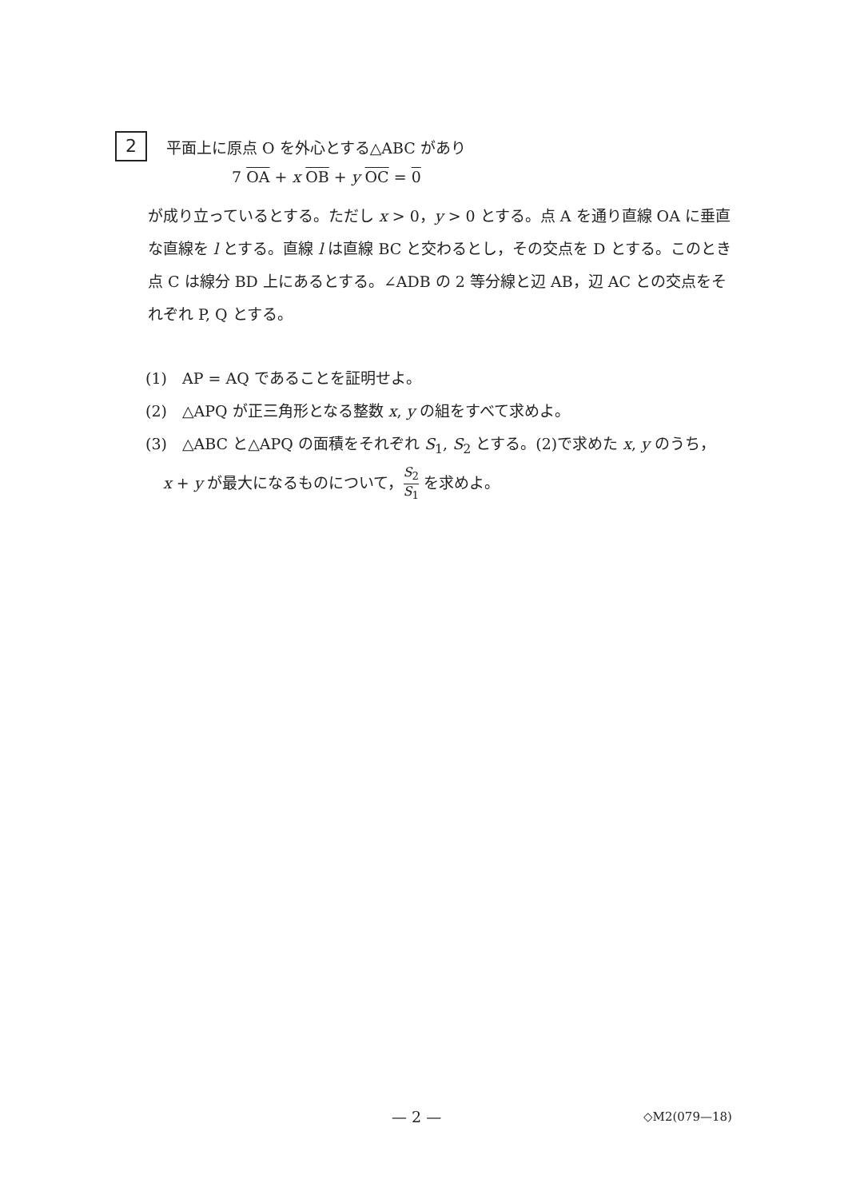2
平面上に原点 O を外心とする△ABC があり
7 OA + x OB + y OC = 0
が成り立っているとする。ただし x > 0，y > 0 とする。点 A を通り直線 OA に垂直な直線を l とする。直線 l は直線 BC と交わるとし，その交点を D とする。このとき点 C は線分 BD 上にあるとする。∠ADB の 2 等分線と辺 AB，辺 AC との交点をそれぞれ P, Q とする。
(1)　AP = AQ であることを証明せよ。
(2)　△APQ が正三角形となる整数 x, y の組をすべて求めよ。
(3)　△ABC と△APQ の面積をそれぞれ S<sub>1</sub>, S<sub>2</sub> とする。(2)で求めた x, y のうち，
x + y が最大になるものについて，S<sub>2</sub> S<sub>1</sub> を求めよ。
— 2 — ◇M2(079—18)